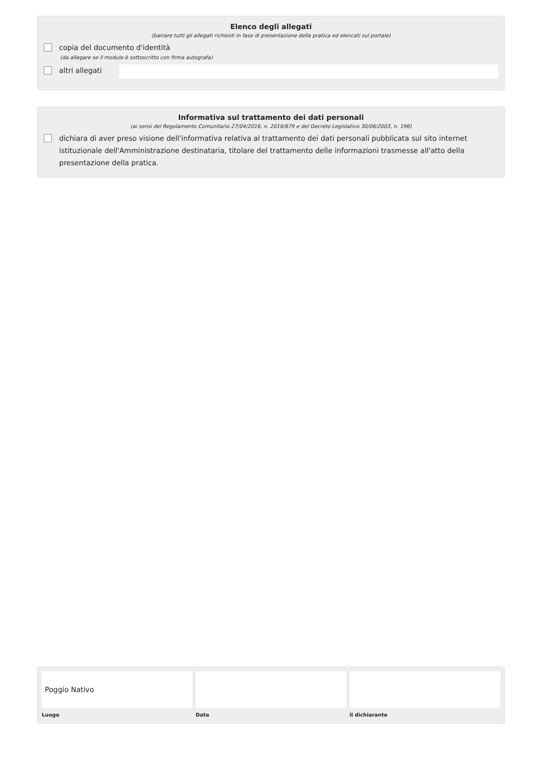Elenco degli allegati
(barrare tutti gli allegati richiesti in fase di presentazione della pratica ed elencati sul portale)
copia del documento d'identità
(da allegare se il modulo è sottoscritto con firma autografa)
altri allegati
Informativa sul trattamento dei dati personali
(ai sensi del Regolamento Comunitario 27/04/2016, n. 2016/679 e del Decreto Legislativo 30/06/2003, n. 196)
dichiara di aver preso visione dell'informativa relativa al trattamento dei dati personali pubblicata sul sito internet istituzionale dell'Amministrazione destinataria, titolare del trattamento delle informazioni trasmesse all'atto della presentazione della pratica.
Poggio Nativo
Luogo
Data il dichiarante